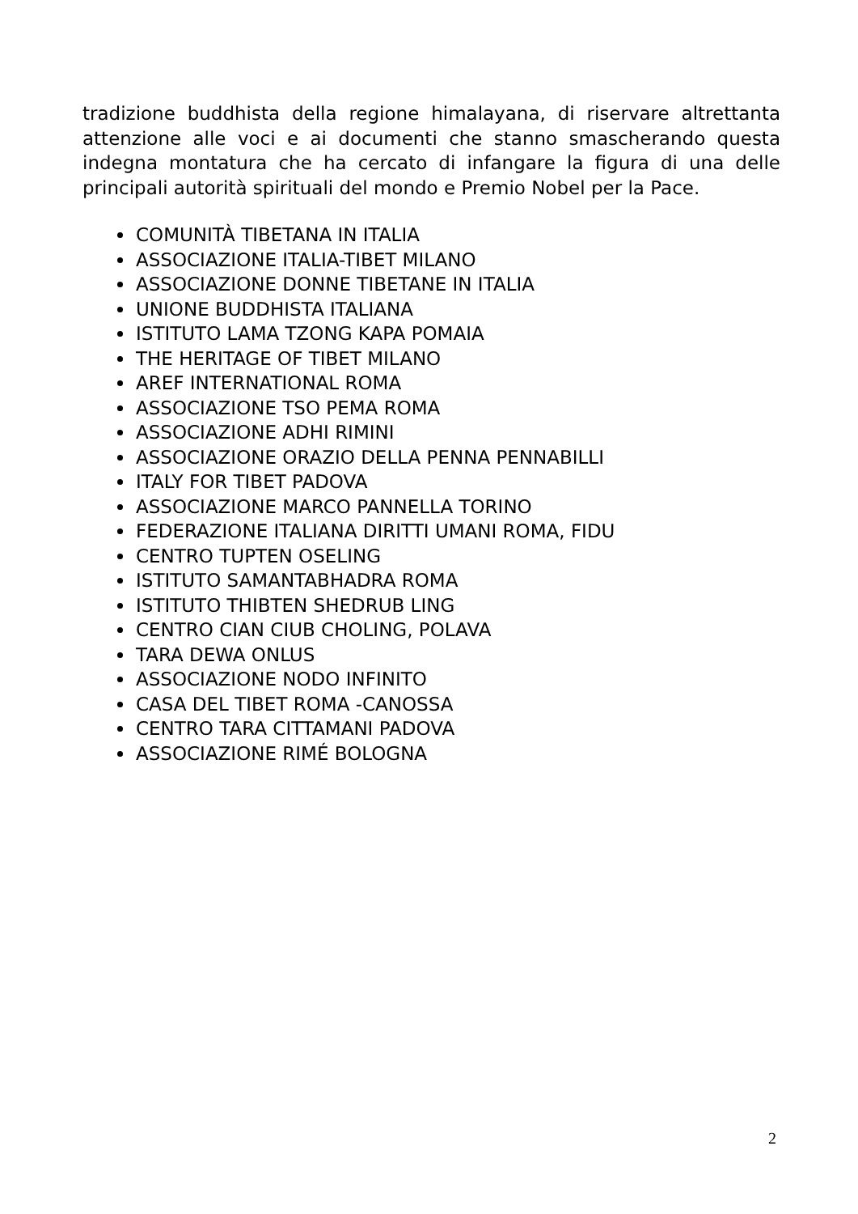tradizione buddhista della regione himalayana, di riservare altrettanta attenzione alle voci e ai documenti che stanno smascherando questa indegna montatura che ha cercato di infangare la figura di una delle principali autorità spirituali del mondo e Premio Nobel per la Pace.
COMUNITÀ TIBETANA IN ITALIA
ASSOCIAZIONE ITALIA-TIBET MILANO
ASSOCIAZIONE DONNE TIBETANE IN ITALIA
UNIONE BUDDHISTA ITALIANA
ISTITUTO LAMA TZONG KAPA POMAIA
THE HERITAGE OF TIBET MILANO
AREF INTERNATIONAL ROMA
ASSOCIAZIONE TSO PEMA ROMA
ASSOCIAZIONE ADHI RIMINI
ASSOCIAZIONE ORAZIO DELLA PENNA PENNABILLI
ITALY FOR TIBET PADOVA
ASSOCIAZIONE MARCO PANNELLA TORINO
FEDERAZIONE ITALIANA DIRITTI UMANI ROMA, FIDU
CENTRO TUPTEN OSELING
ISTITUTO SAMANTABHADRA ROMA
ISTITUTO THIBTEN SHEDRUB LING
CENTRO CIAN CIUB CHOLING, POLAVA
TARA DEWA ONLUS
ASSOCIAZIONE NODO INFINITO
CASA DEL TIBET ROMA -CANOSSA
CENTRO TARA CITTAMANI PADOVA
ASSOCIAZIONE RIMÉ BOLOGNA
2